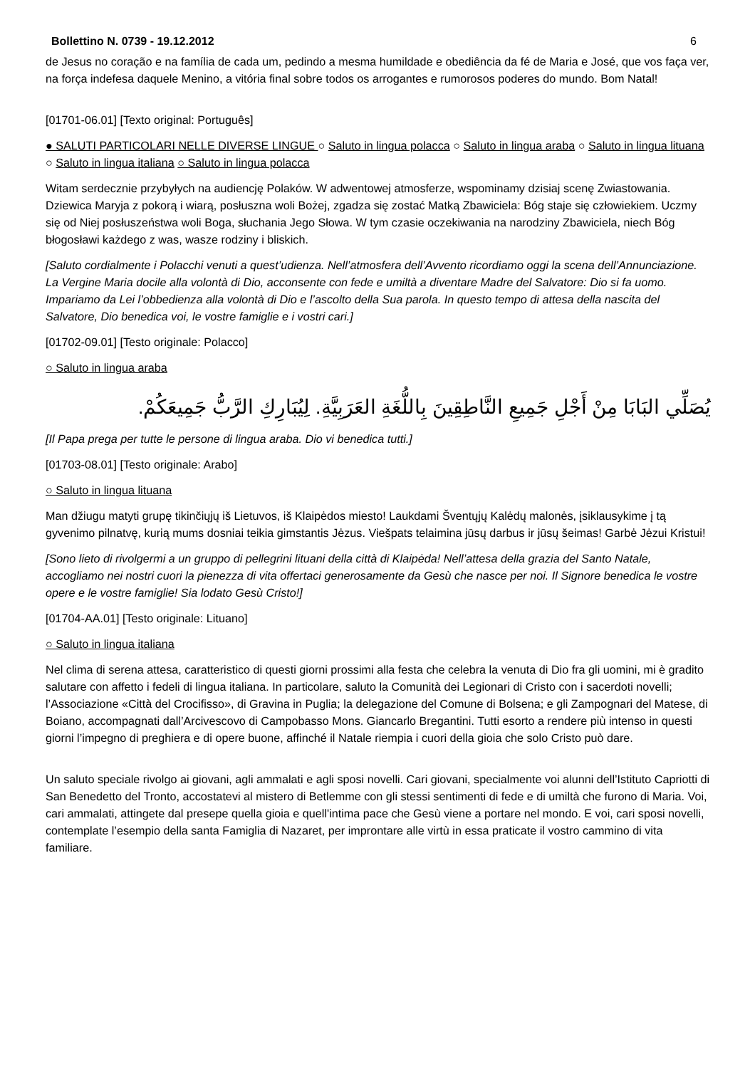Bollettino N. 0739 - 19.12.2012 6
de Jesus no coração e na família de cada um, pedindo a mesma humildade e obediência da fé de Maria e José, que vos faça ver, na força indefesa daquele Menino, a vitória final sobre todos os arrogantes e rumorosos poderes do mundo. Bom Natal!
[01701-06.01] [Texto original: Português]
● SALUTI PARTICOLARI NELLE DIVERSE LINGUE ○ Saluto in lingua polacca ○ Saluto in lingua araba ○ Saluto in lingua lituana ○ Saluto in lingua italiana ○ Saluto in lingua polacca
Witam serdecznie przybyłych na audiencję Polaków. W adwentowej atmosferze, wspominamy dzisiaj scenę Zwiastowania. Dziewica Maryja z pokorą i wiarą, posłuszna woli Bożej, zgadza się zostać Matką Zbawiciela: Bóg staje się człowiekiem. Uczmy się od Niej posłuszeństwa woli Boga, słuchania Jego Słowa. W tym czasie oczekiwania na narodziny Zbawiciela, niech Bóg błogosławi każdego z was, wasze rodziny i bliskich.
[Saluto cordialmente i Polacchi venuti a quest’udienza. Nell’atmosfera dell’Avvento ricordiamo oggi la scena dell’Annunciazione. La Vergine Maria docile alla volontà di Dio, acconsente con fede e umiltà a diventare Madre del Salvatore: Dio si fa uomo. Impariamo da Lei l’obbedienza alla volontà di Dio e l’ascolto della Sua parola. In questo tempo di attesa della nascita del Salvatore, Dio benedica voi, le vostre famiglie e i vostri cari.]
[01702-09.01] [Testo originale: Polacco]
○ Saluto in lingua araba
يُصَلِّي البَابَا مِنْ أَجْلِ جَمِيعِ النَّاطِقِينَ بِاللُّغَةِ العَرَبِيَّةِ. لِيُبَارِكِ الرَّبُّ جَمِيعَكُمْ.
[Il Papa prega per tutte le persone di lingua araba. Dio vi benedica tutti.]
[01703-08.01] [Testo originale: Arabo]
○ Saluto in lingua lituana
Man džiugu matyti grupę tikinčiųjų iš Lietuvos, iš Klaipėdos miesto! Laukdami Šventųjų Kalėdų malonės, įsiklausykime į tą gyvenimo pilnatvę, kurią mums dosniai teikia gimstantis Jėzus. Viešpats telaimina jūsų darbus ir jūsų šeimas! Garbė Jėzui Kristui!
[Sono lieto di rivolgermi a un gruppo di pellegrini lituani della città di Klaipėda! Nell’attesa della grazia del Santo Natale, accogliamo nei nostri cuori la pienezza di vita offertaci generosamente da Gesù che nasce per noi. Il Signore benedica le vostre opere e le vostre famiglie! Sia lodato Gesù Cristo!]
[01704-AA.01] [Testo originale: Lituano]
○ Saluto in lingua italiana
Nel clima di serena attesa, caratteristico di questi giorni prossimi alla festa che celebra la venuta di Dio fra gli uomini, mi è gradito salutare con affetto i fedeli di lingua italiana. In particolare, saluto la Comunità dei Legionari di Cristo con i sacerdoti novelli; l’Associazione «Città del Crocifisso», di Gravina in Puglia; la delegazione del Comune di Bolsena; e gli Zampognari del Matese, di Boiano, accompagnati dall’Arcivescovo di Campobasso Mons. Giancarlo Bregantini. Tutti esorto a rendere più intenso in questi giorni l’impegno di preghiera e di opere buone, affinché il Natale riempia i cuori della gioia che solo Cristo può dare.
Un saluto speciale rivolgo ai giovani, agli ammalati e agli sposi novelli. Cari giovani, specialmente voi alunni dell’Istituto Capriotti di San Benedetto del Tronto, accostatevi al mistero di Betlemme con gli stessi sentimenti di fede e di umiltà che furono di Maria. Voi, cari ammalati, attingete dal presepe quella gioia e quell'intima pace che Gesù viene a portare nel mondo. E voi, cari sposi novelli, contemplate l’esempio della santa Famiglia di Nazaret, per improntare alle virtù in essa praticate il vostro cammino di vita familiare.